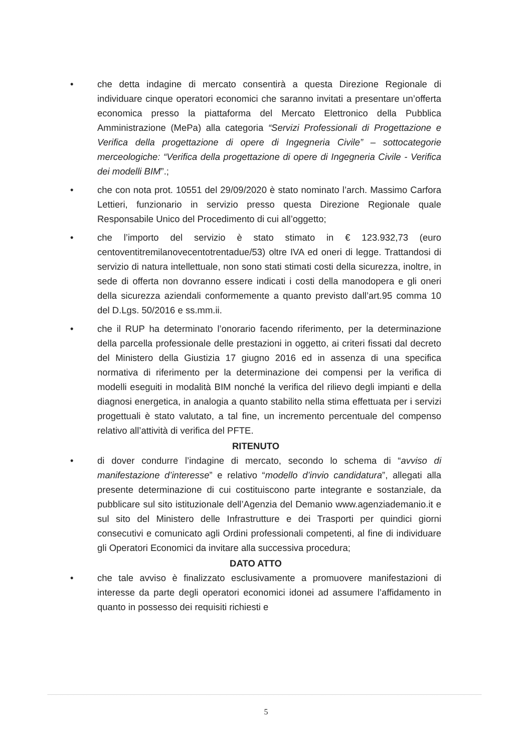• che detta indagine di mercato consentirà a questa Direzione Regionale di individuare cinque operatori economici che saranno invitati a presentare un’offerta economica presso la piattaforma del Mercato Elettronico della Pubblica Amministrazione (MePa) alla categoria “Servizi Professionali di Progettazione e Verifica della progettazione di opere di Ingegneria Civile” – sottocategorie merceologiche: “Verifica della progettazione di opere di Ingegneria Civile - Verifica dei modelli BIM”.;
• che con nota prot. 10551 del 29/09/2020 è stato nominato l’arch. Massimo Carfora Lettieri, funzionario in servizio presso questa Direzione Regionale quale Responsabile Unico del Procedimento di cui all’oggetto;
• che l’importo del servizio è stato stimato in € 123.932,73 (euro centoventitremilanovecentotrentadue/53) oltre IVA ed oneri di legge. Trattandosi di servizio di natura intellettuale, non sono stati stimati costi della sicurezza, inoltre, in sede di offerta non dovranno essere indicati i costi della manodopera e gli oneri della sicurezza aziendali conformemente a quanto previsto dall’art.95 comma 10 del D.Lgs. 50/2016 e ss.mm.ii.
• che il RUP ha determinato l’onorario facendo riferimento, per la determinazione della parcella professionale delle prestazioni in oggetto, ai criteri fissati dal decreto del Ministero della Giustizia 17 giugno 2016 ed in assenza di una specifica normativa di riferimento per la determinazione dei compensi per la verifica di modelli eseguiti in modalità BIM nonché la verifica del rilievo degli impianti e della diagnosi energetica, in analogia a quanto stabilito nella stima effettuata per i servizi progettuali è stato valutato, a tal fine, un incremento percentuale del compenso relativo all’attività di verifica del PFTE.
RITENUTO
• di dover condurre l’indagine di mercato, secondo lo schema di “avviso di manifestazione d’interesse” e relativo “modello d’invio candidatura”, allegati alla presente determinazione di cui costituiscono parte integrante e sostanziale, da pubblicare sul sito istituzionale dell’Agenzia del Demanio www.agenziademanio.it e sul sito del Ministero delle Infrastrutture e dei Trasporti per quindici giorni consecutivi e comunicato agli Ordini professionali competenti, al fine di individuare gli Operatori Economici da invitare alla successiva procedura;
DATO ATTO
• che tale avviso è finalizzato esclusivamente a promuovere manifestazioni di interesse da parte degli operatori economici idonei ad assumere l’affidamento in quanto in possesso dei requisiti richiesti e
5